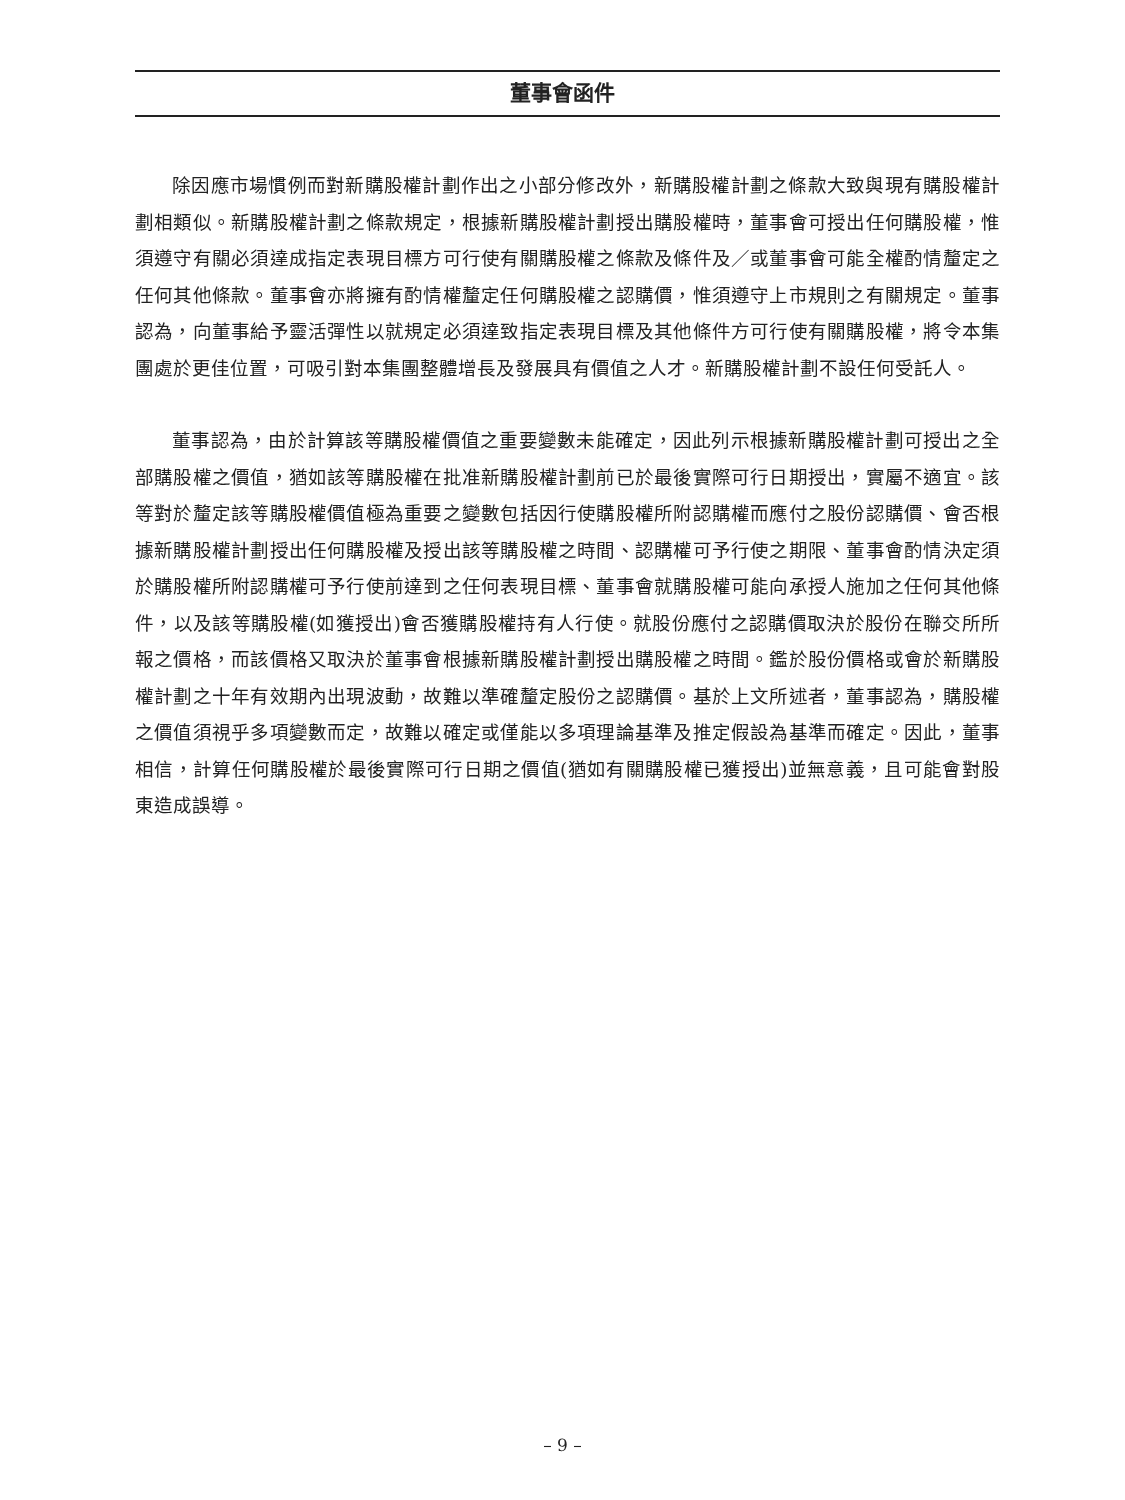董事會函件
除因應市場慣例而對新購股權計劃作出之小部分修改外，新購股權計劃之條款大致與現有購股權計劃相類似。新購股權計劃之條款規定，根據新購股權計劃授出購股權時，董事會可授出任何購股權，惟須遵守有關必須達成指定表現目標方可行使有關購股權之條款及條件及／或董事會可能全權酌情釐定之任何其他條款。董事會亦將擁有酌情權釐定任何購股權之認購價，惟須遵守上市規則之有關規定。董事認為，向董事給予靈活彈性以就規定必須達致指定表現目標及其他條件方可行使有關購股權，將令本集團處於更佳位置，可吸引對本集團整體增長及發展具有價值之人才。新購股權計劃不設任何受託人。
董事認為，由於計算該等購股權價值之重要變數未能確定，因此列示根據新購股權計劃可授出之全部購股權之價值，猶如該等購股權在批准新購股權計劃前已於最後實際可行日期授出，實屬不適宜。該等對於釐定該等購股權價值極為重要之變數包括因行使購股權所附認購權而應付之股份認購價、會否根據新購股權計劃授出任何購股權及授出該等購股權之時間、認購權可予行使之期限、董事會酌情決定須於購股權所附認購權可予行使前達到之任何表現目標、董事會就購股權可能向承授人施加之任何其他條件，以及該等購股權(如獲授出)會否獲購股權持有人行使。就股份應付之認購價取決於股份在聯交所所報之價格，而該價格又取決於董事會根據新購股權計劃授出購股權之時間。鑑於股份價格或會於新購股權計劃之十年有效期內出現波動，故難以準確釐定股份之認購價。基於上文所述者，董事認為，購股權之價值須視乎多項變數而定，故難以確定或僅能以多項理論基準及推定假設為基準而確定。因此，董事相信，計算任何購股權於最後實際可行日期之價值(猶如有關購股權已獲授出)並無意義，且可能會對股東造成誤導。
– 9 –